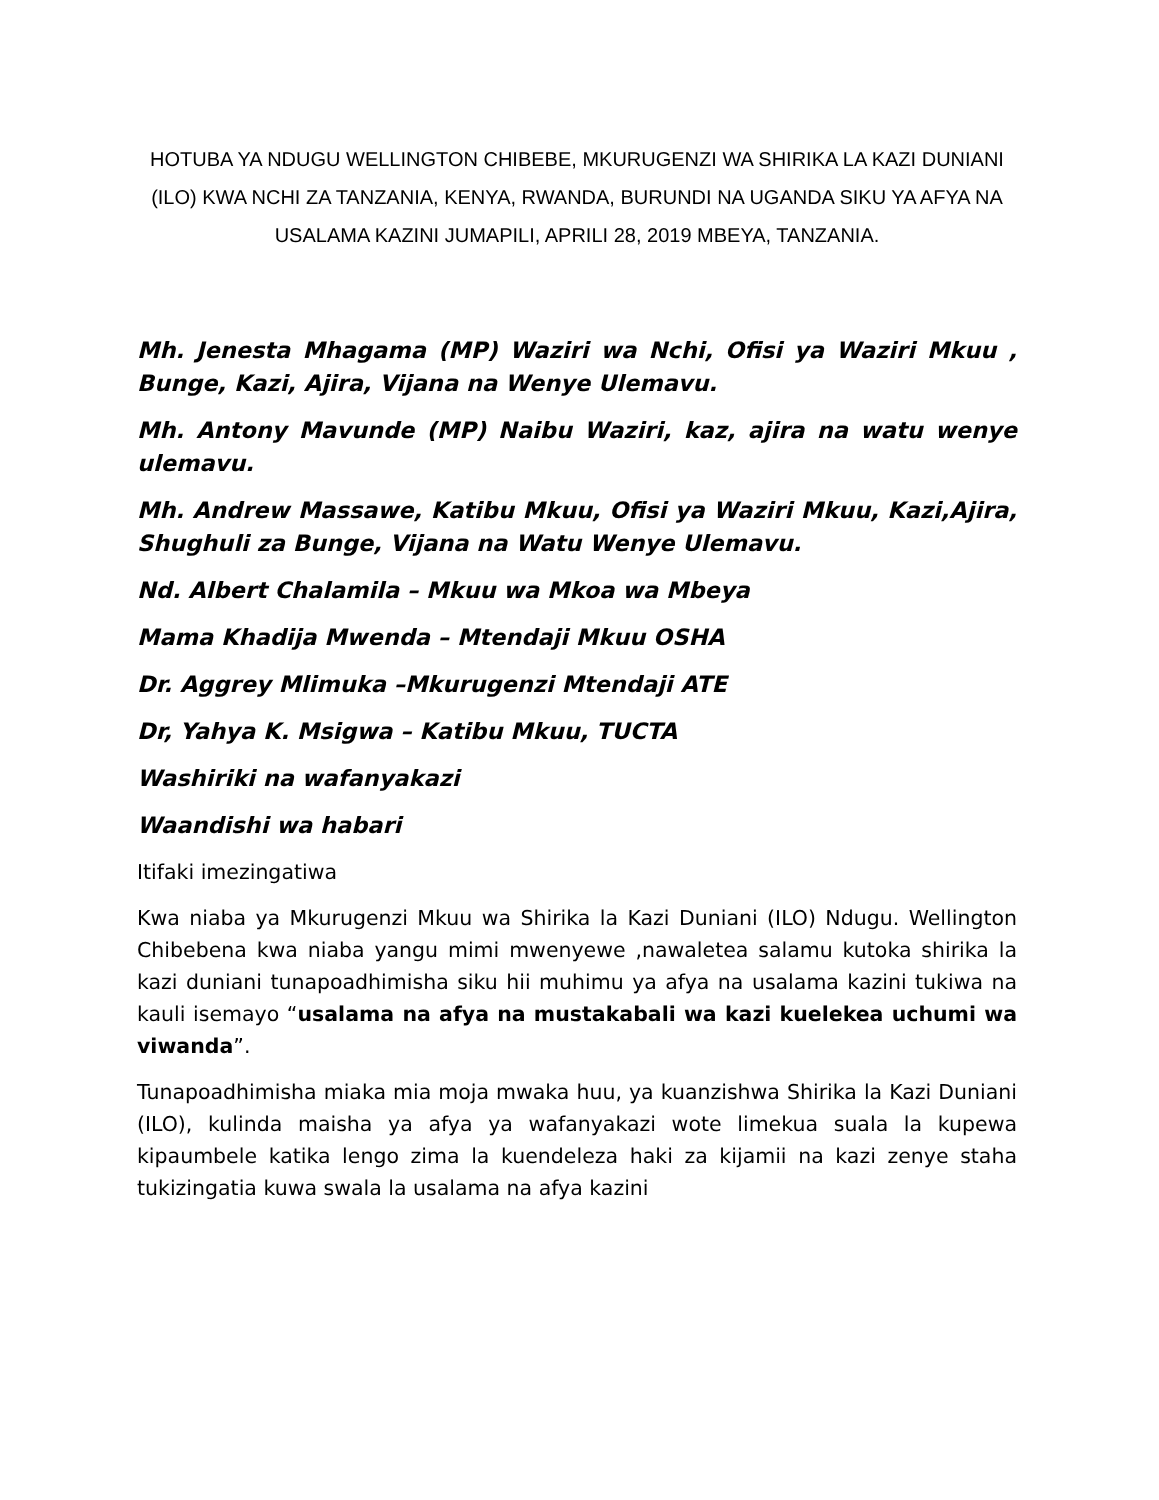HOTUBA YA NDUGU WELLINGTON CHIBEBE, MKURUGENZI WA SHIRIKA LA KAZI DUNIANI (ILO) KWA NCHI ZA TANZANIA, KENYA, RWANDA, BURUNDI NA UGANDA SIKU YA AFYA NA USALAMA KAZINI JUMAPILI, APRILI 28, 2019 MBEYA, TANZANIA.
Mh. Jenesta Mhagama (MP) Waziri wa Nchi, Ofisi ya Waziri Mkuu , Bunge, Kazi, Ajira, Vijana na Wenye Ulemavu.
Mh. Antony Mavunde (MP) Naibu Waziri, kaz, ajira na watu wenye ulemavu.
Mh. Andrew Massawe, Katibu Mkuu, Ofisi ya Waziri Mkuu, Kazi,Ajira, Shughuli za Bunge, Vijana na Watu Wenye Ulemavu.
Nd. Albert Chalamila – Mkuu wa Mkoa wa Mbeya
Mama Khadija Mwenda – Mtendaji Mkuu OSHA
Dr. Aggrey Mlimuka –Mkurugenzi Mtendaji ATE
Dr, Yahya K. Msigwa – Katibu Mkuu, TUCTA
Washiriki na wafanyakazi
Waandishi wa habari
Itifaki imezingatiwa
Kwa niaba ya Mkurugenzi Mkuu wa Shirika la Kazi Duniani (ILO) Ndugu. Wellington Chibebena kwa niaba yangu mimi mwenyewe ,nawaletea salamu kutoka shirika la kazi duniani tunapoadhimisha siku hii muhimu ya afya na usalama kazini tukiwa na kauli isemayo “usalama na afya na mustakabali wa kazi kuelekea uchumi wa viwanda”.
Tunapoadhimisha miaka mia moja mwaka huu, ya kuanzishwa Shirika la Kazi Duniani (ILO), kulinda maisha ya afya ya wafanyakazi wote limekua suala la kupewa kipaumbele katika lengo zima la kuendeleza haki za kijamii na kazi zenye staha tukizingatia kuwa swala la usalama na afya kazini